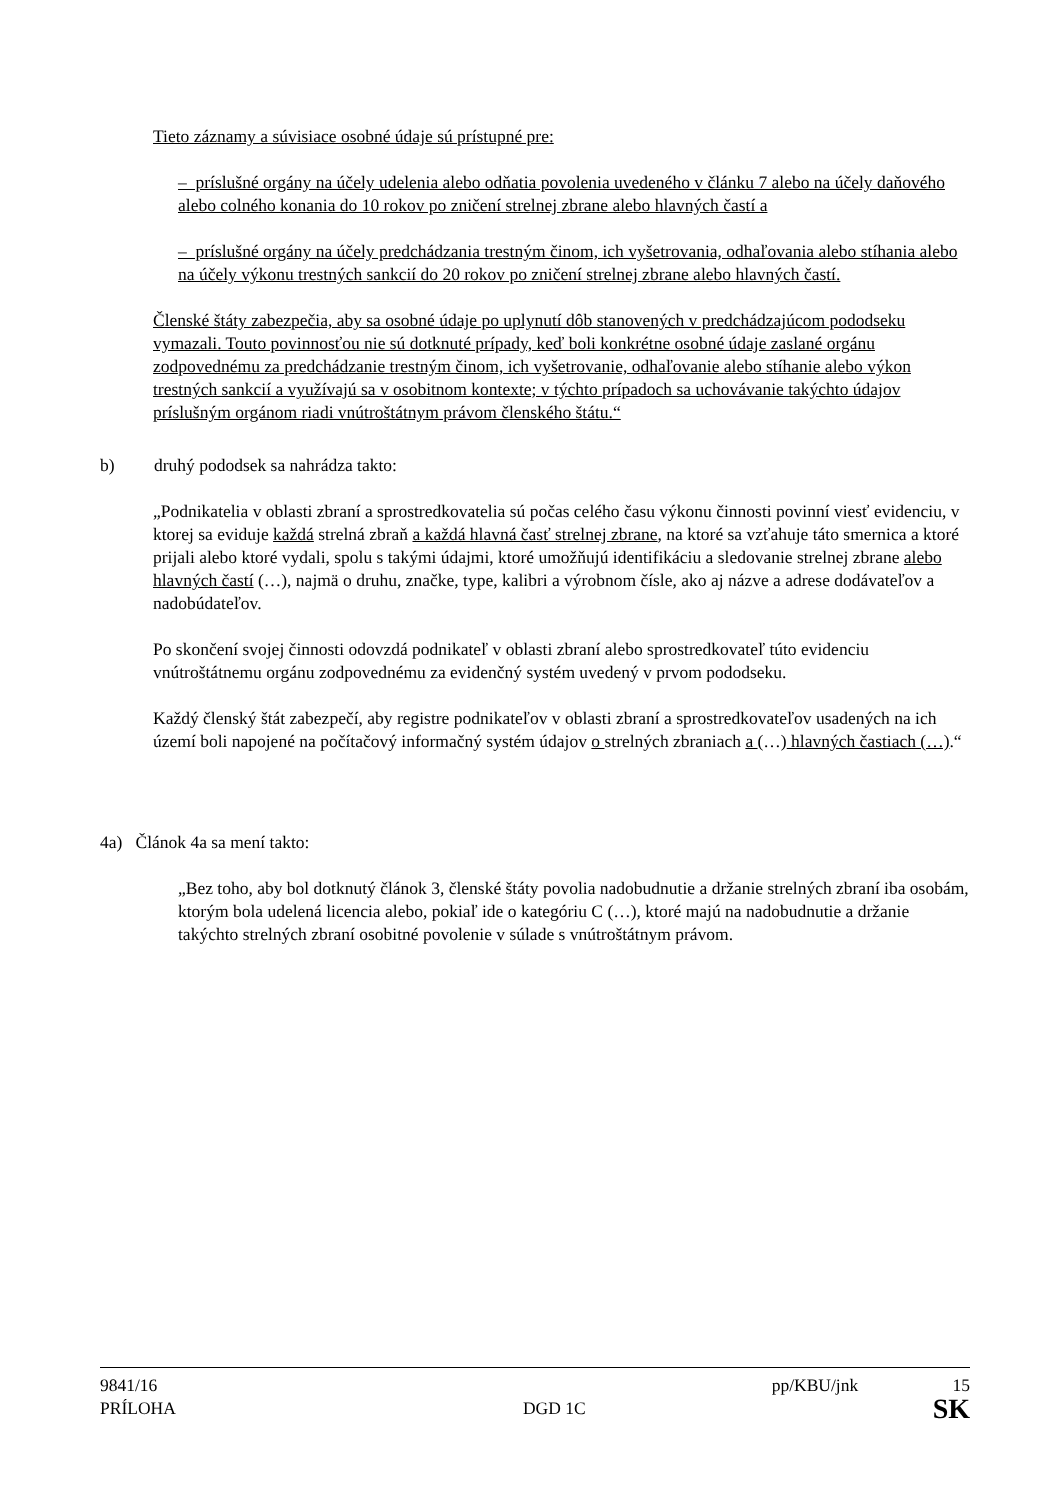Tieto záznamy a súvisiace osobné údaje sú prístupné pre:
– príslušné orgány na účely udelenia alebo odňatia povolenia uvedeného v článku 7 alebo na účely daňového alebo colného konania do 10 rokov po zničení strelnej zbrane alebo hlavných častí a
– príslušné orgány na účely predchádzania trestným činom, ich vyšetrovania, odhaľovania alebo stíhania alebo na účely výkonu trestných sankcií do 20 rokov po zničení strelnej zbrane alebo hlavných častí.
Členské štáty zabezpečia, aby sa osobné údaje po uplynutí dôb stanovených v predchádzajúcom pododseku vymazali. Touto povinnosťou nie sú dotknuté prípady, keď boli konkrétne osobné údaje zaslané orgánu zodpovednému za predchádzanie trestným činom, ich vyšetrovanie, odhaľovanie alebo stíhanie alebo výkon trestných sankcií a využívajú sa v osobitnom kontexte; v týchto prípadoch sa uchovávanie takýchto údajov príslušným orgánom riadi vnútroštátnym právom členského štátu.“
b) druhý pododsek sa nahrádza takto:
„Podnikatelia v oblasti zbraní a sprostredkovatelia sú počas celého času výkonu činnosti povinní viesť evidenciu, v ktorej sa eviduje každá strelná zbraň a každá hlavná časť strelnej zbrane, na ktoré sa vzťahuje táto smernica a ktoré prijali alebo ktoré vydali, spolu s takými údajmi, ktoré umožňujú identifikáciu a sledovanie strelnej zbrane alebo hlavných častí (…), najmä o druhu, značke, type, kalibri a výrobnom čísle, ako aj názve a adrese dodávateľov a nadobúdateľov.
Po skončení svojej činnosti odovzdá podnikateľ v oblasti zbraní alebo sprostredkovateľ túto evidenciu vnútroštátnemu orgánu zodpovednému za evidenčný systém uvedený v prvom pododseku.
Každý členský štát zabezpečí, aby registre podnikateľov v oblasti zbraní a sprostredkovateľov usadených na ich území boli napojené na počítačový informačný systém údajov o strelných zbraniach a (…) hlavných častiach (…).“
4a) Článok 4a sa mení takto:
„Bez toho, aby bol dotknutý článok 3, členské štáty povolia nadobudnutie a držanie strelných zbraní iba osobám, ktorým bola udelená licencia alebo, pokiaľ ide o kategóriu C (…), ktoré majú na nadobudnutie a držanie takýchto strelných zbraní osobitné povolenie v súlade s vnútroštátnym právom.
9841/16 pp/KBU/jnk 15
PRÍLOHA DGD 1C SK